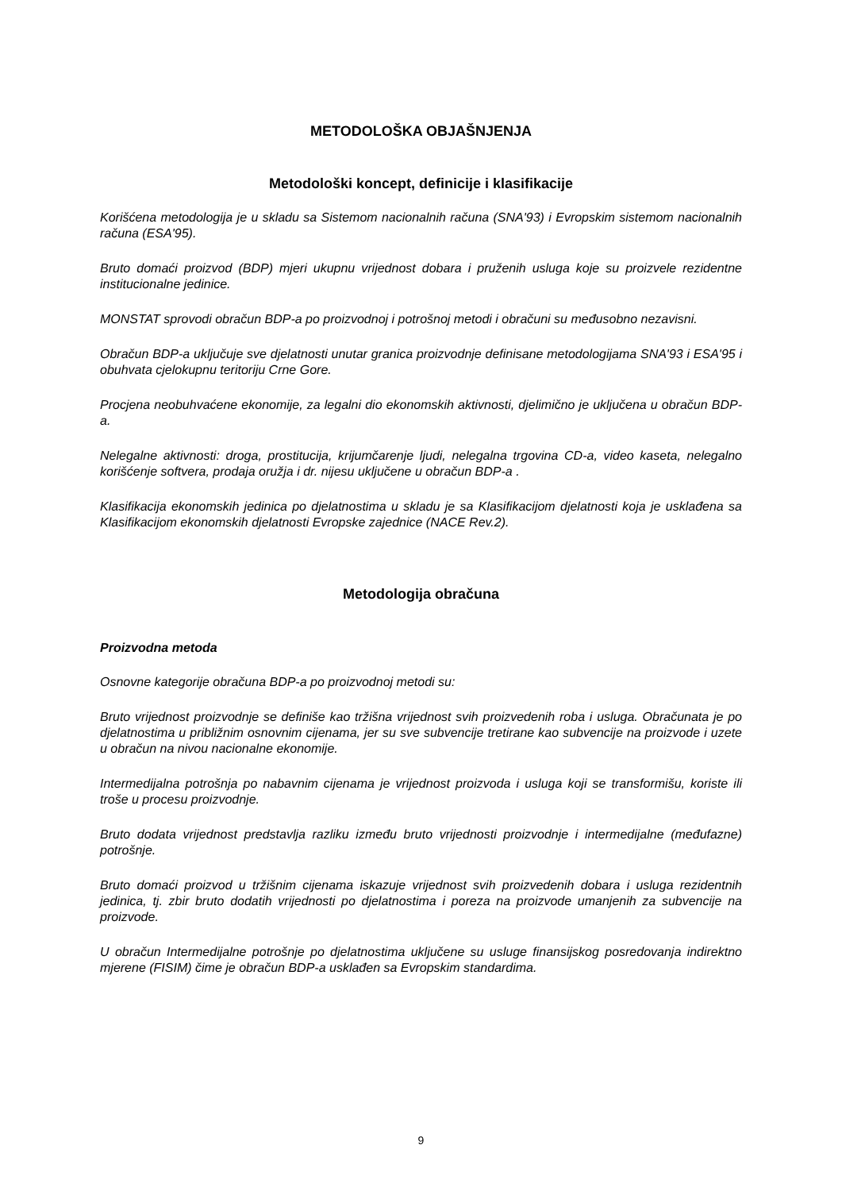METODOLOŠKA OBJAŠNJENJA
Metodološki koncept, definicije i klasifikacije
Korišćena metodologija je u skladu sa Sistemom nacionalnih računa (SNA'93) i Evropskim sistemom nacionalnih računa (ESA'95).
Bruto domaći proizvod (BDP) mjeri ukupnu vrijednost dobara i pruženih usluga koje su proizvele rezidentne institucionalne jedinice.
MONSTAT sprovodi obračun BDP-a po proizvodnoj i potrošnoj metodi i obračuni su međusobno nezavisni.
Obračun BDP-a uključuje sve djelatnosti unutar granica proizvodnje definisane metodologijama SNA'93 i ESA'95 i obuhvata cjelokupnu teritoriju Crne Gore.
Procjena neobuhvaćene ekonomije, za legalni dio ekonomskih aktivnosti, djelimično je uključena u obračun BDP-a.
Nelegalne aktivnosti: droga, prostitucija, krijumčarenje ljudi, nelegalna trgovina CD-a, video kaseta, nelegalno korišćenje softvera, prodaja oružja i dr. nijesu uključene u obračun BDP-a .
Klasifikacija ekonomskih jedinica po djelatnostima u skladu je sa Klasifikacijom djelatnosti koja je usklađena sa Klasifikacijom ekonomskih djelatnosti Evropske zajednice (NACE Rev.2).
Metodologija obračuna
Proizvodna metoda
Osnovne kategorije obračuna BDP-a po proizvodnoj metodi su:
Bruto vrijednost proizvodnje se definiše kao tržišna vrijednost svih proizvedenih roba i usluga. Obračunata je po djelatnostima u približnim osnovnim cijenama, jer su sve subvencije tretirane kao subvencije na proizvode i uzete u obračun na nivou nacionalne ekonomije.
Intermedijalna potrošnja po nabavnim cijenama je vrijednost proizvoda i usluga koji se transformišu, koriste ili troše u procesu proizvodnje.
Bruto dodata vrijednost predstavlja razliku između bruto vrijednosti proizvodnje i intermedijalne (međufazne) potrošnje.
Bruto domaći proizvod u tržišnim cijenama iskazuje vrijednost svih proizvedenih dobara i usluga rezidentnih jedinica, tj. zbir bruto dodatih vrijednosti po djelatnostima i poreza na proizvode umanjenih za subvencije na proizvode.
U obračun Intermedijalne potrošnje po djelatnostima uključene su usluge finansijskog posredovanja indirektno mjerene (FISIM) čime je obračun BDP-a usklađen sa Evropskim standardima.
9